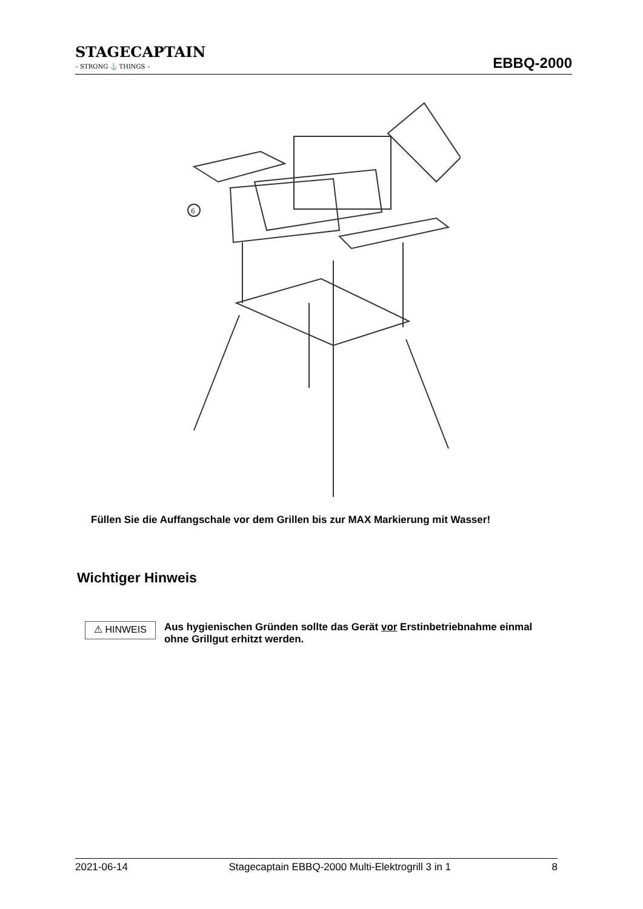STAGECAPTAIN
– STRONG ⚓ THINGS –
EBBQ-2000
6
Füllen Sie die Auffangschale vor dem Grillen bis zur MAX Markierung mit Wasser!
Wichtiger Hinweis
⚠ HINWEIS
Aus hygienischen Gründen sollte das Gerät vor Erstinbetriebnahme einmal ohne Grillgut erhitzt werden.
2021-06-14 Stagecaptain EBBQ-2000 Multi-Elektrogrill 3 in 1 8